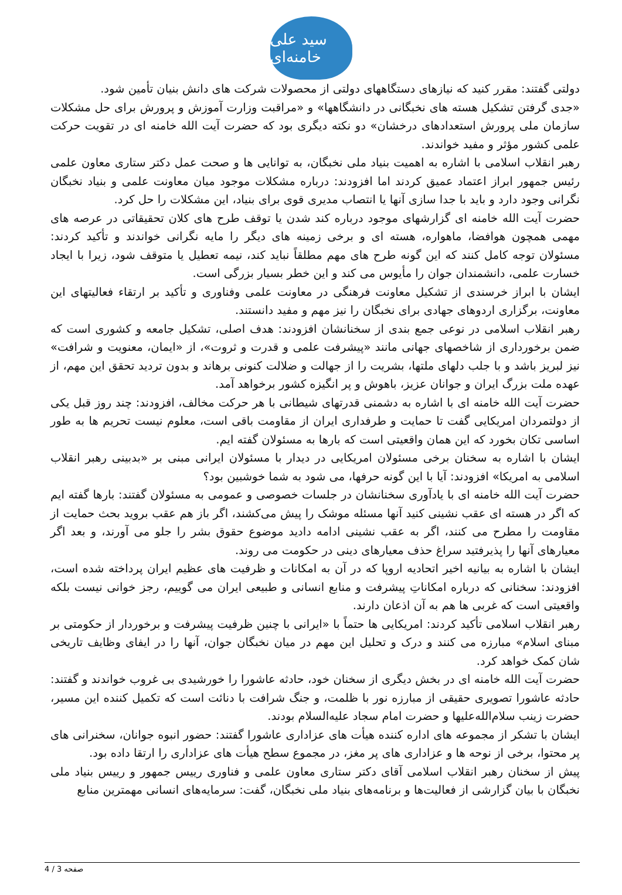سید علی خامنه‌ای
دولتی گفتند: مقرر کنید که نیازهای دستگاههای دولتی از محصولات شرکت های دانش بنیان تأمین شود.
«جدی گرفتن تشکیل هسته های نخبگانی در دانشگاهها» و «مراقبت وزارت آموزش و پرورش برای حل مشکلات سازمان ملی پرورش استعدادهای درخشان» دو نکته دیگری بود که حضرت آیت الله خامنه ای در تقویت حرکت علمی کشور مؤثر و مفید خواندند.
رهبر انقلاب اسلامی با اشاره به اهمیت بنیاد ملی نخبگان، به توانایی ها و صحت عمل دکتر ستاری معاون علمی رئیس جمهور ابراز اعتماد عمیق کردند اما افزودند: درباره مشکلات موجود میان معاونت علمی و بنیاد نخبگان نگرانی وجود دارد و باید با جدا سازی آنها یا انتصاب مدیری قوی برای بنیاد، این مشکلات را حل کرد.
حضرت آیت الله خامنه ای گزارشهای موجود درباره کند شدن یا توقف طرح های کلان تحقیقاتی در عرصه های مهمی همچون هوافضا، ماهواره، هسته ای و برخی زمینه های دیگر را مایه نگرانی خواندند و تأکید کردند: مسئولان توجه کامل کنند که این گونه طرح های مهم مطلقاً نباید کند، نیمه تعطیل یا متوقف شود، زیرا با ایجاد خسارت علمی، دانشمندان جوان را مأیوس می کند و این خطر بسیار بزرگی است.
ایشان با ابراز خرسندی از تشکیل معاونت فرهنگی در معاونت علمی وفناوری و تأکید بر ارتقاء فعالیتهای این معاونت، برگزاری اردوهای جهادی برای نخبگان را نیز مهم و مفید دانستند.
رهبر انقلاب اسلامی در نوعی جمع بندی از سخنانشان افزودند: هدف اصلی، تشکیل جامعه و کشوری است که ضمن برخورداری از شاخصهای جهانی مانند «پیشرفت علمی و قدرت و ثروت»، از «ایمان، معنویت و شرافت» نیز لبریز باشد و با جلب دلهای ملتها، بشریت را از جهالت و ضلالت کنونی برهاند و بدون تردید تحقق این مهم، از عهده ملت بزرگ ایران و جوانان عزیز، باهوش و پر انگیزه کشور برخواهد آمد.
حضرت آیت الله خامنه ای با اشاره به دشمنی قدرتهای شیطانی با هر حرکت مخالف، افزودند: چند روز قبل یکی از دولتمردان امریکایی گفت تا حمایت و طرفداری ایران از مقاومت باقی است، معلوم نیست تحریم ها به طور اساسی تکان بخورد که این همان واقعیتی است که بارها به مسئولان گفته ایم.
ایشان با اشاره به سخنان برخی مسئولان امریکایی در دیدار با مسئولان ایرانی مبنی بر «بدبینی رهبر انقلاب اسلامی به امریکا» افزودند: آیا با این گونه حرفها، می شود به شما خوشبین بود؟
حضرت آیت الله خامنه ای با یادآوری سخنانشان در جلسات خصوصی و عمومی به مسئولان گفتند: بارها گفته ایم که اگر در هسته ای عقب نشینی کنید آنها مسئله موشک را پیش می‌کشند، اگر باز هم عقب بروید بحث حمایت از مقاومت را مطرح می کنند، اگر به عقب نشینی ادامه دادید موضوع حقوق بشر را جلو می آورند، و بعد اگر معیارهای آنها را پذیرفتید سراغ حذف معیارهای دینی در حکومت می روند.
ایشان با اشاره به بیانیه اخیر اتحادیه اروپا که در آن به امکانات و ظرفیت های عظیم ایران پرداخته شده است، افزودند: سخنانی که درباره امکاناتِ پیشرفت و منابع انسانی و طبیعی ایران می گوییم، رجز خوانی نیست بلکه واقعیتی است که غربی ها هم به آن اذعان دارند.
رهبر انقلاب اسلامی تأکید کردند: امریکایی ها حتماً با «ایرانی با چنین ظرفیت پیشرفت و برخوردار از حکومتی بر مبنای اسلام» مبارزه می کنند و درک و تحلیل این مهم در میان نخبگان جوان، آنها را در ایفای وظایف تاریخی شان کمک خواهد کرد.
حضرت آیت الله خامنه ای در بخش دیگری از سخنان خود، حادثه عاشورا را خورشیدی بی غروب خواندند و گفتند: حادثه عاشورا تصویری حقیقی از مبارزه نور با ظلمت، و جنگ شرافت با دنائت است که تکمیل کننده این مسیر، حضرت زینب سلام‌الله‌علیها و حضرت امام سجاد علیه‌السلام بودند.
ایشان با تشکر از مجموعه های اداره کننده هیأت های عزاداری عاشورا گفتند: حضور انبوه جوانان، سخنرانی های پر محتوا، برخی از نوحه ها و عزاداری های پر مغز، در مجموع سطح هیأت های عزاداری را ارتقا داده بود.
پیش از سخنان رهبر انقلاب اسلامی آقای دکتر ستاری معاون علمی و فناوری رییس جمهور و رییس بنیاد ملی نخبگان با بیان گزارشی از فعالیت‌ها و برنامه‌های بنیاد ملی نخبگان، گفت: سرمایه‌های انسانی مهمترین منابع
صفحه 3 / 4